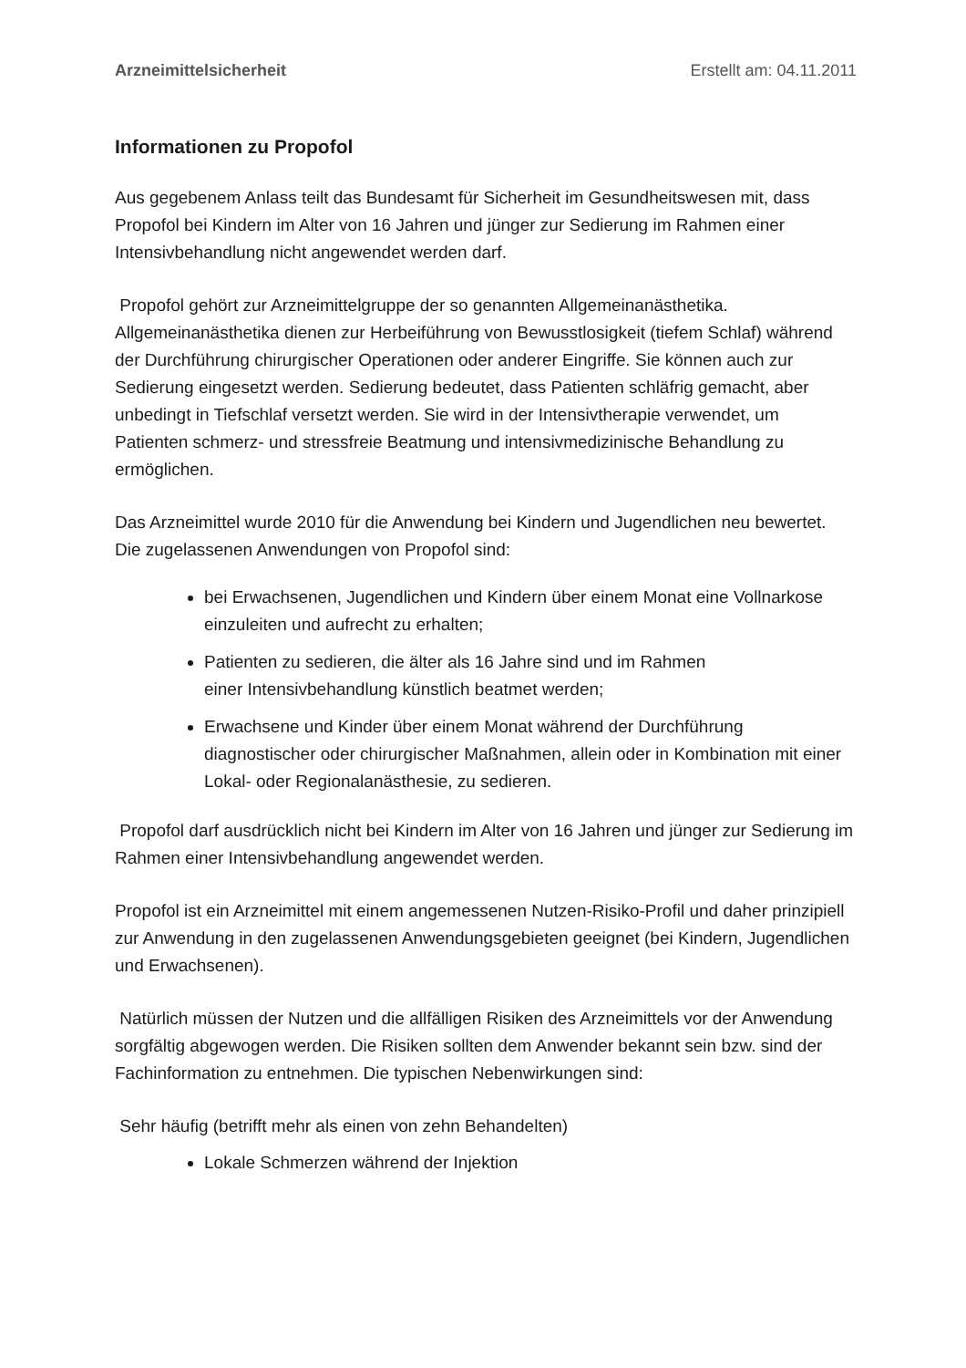Arzneimittelsicherheit Erstellt am: 04.11.2011
Informationen zu Propofol
Aus gegebenem Anlass teilt das Bundesamt für Sicherheit im Gesundheitswesen mit, dass Propofol bei Kindern im Alter von 16 Jahren und jünger zur Sedierung im Rahmen einer Intensivbehandlung nicht angewendet werden darf.
Propofol gehört zur Arzneimittelgruppe der so genannten Allgemeinanästhetika. Allgemeinanästhetika dienen zur Herbeiführung von Bewusstlosigkeit (tiefem Schlaf) während der Durchführung chirurgischer Operationen oder anderer Eingriffe. Sie können auch zur Sedierung eingesetzt werden. Sedierung bedeutet, dass Patienten schläfrig gemacht, aber unbedingt in Tiefschlaf versetzt werden. Sie wird in der Intensivtherapie verwendet, um Patienten schmerz- und stressfreie Beatmung und intensivmedizinische Behandlung zu ermöglichen.
Das Arzneimittel wurde 2010 für die Anwendung bei Kindern und Jugendlichen neu bewertet. Die zugelassenen Anwendungen von Propofol sind:
bei Erwachsenen, Jugendlichen und Kindern über einem Monat eine Vollnarkose einzuleiten und aufrecht zu erhalten;
Patienten zu sedieren, die älter als 16 Jahre sind und im Rahmen
einer Intensivbehandlung künstlich beatmet werden;
Erwachsene und Kinder über einem Monat während der Durchführung diagnostischer oder chirurgischer Maßnahmen, allein oder in Kombination mit einer Lokal- oder Regionalanästhesie, zu sedieren.
Propofol darf ausdrücklich nicht bei Kindern im Alter von 16 Jahren und jünger zur Sedierung im Rahmen einer Intensivbehandlung angewendet werden.
Propofol ist ein Arzneimittel mit einem angemessenen Nutzen-Risiko-Profil und daher prinzipiell zur Anwendung in den zugelassenen Anwendungsgebieten geeignet (bei Kindern, Jugendlichen und Erwachsenen).
Natürlich müssen der Nutzen und die allfälligen Risiken des Arzneimittels vor der Anwendung sorgfältig abgewogen werden. Die Risiken sollten dem Anwender bekannt sein bzw. sind der Fachinformation zu entnehmen. Die typischen Nebenwirkungen sind:
Sehr häufig (betrifft mehr als einen von zehn Behandelten)
Lokale Schmerzen während der Injektion